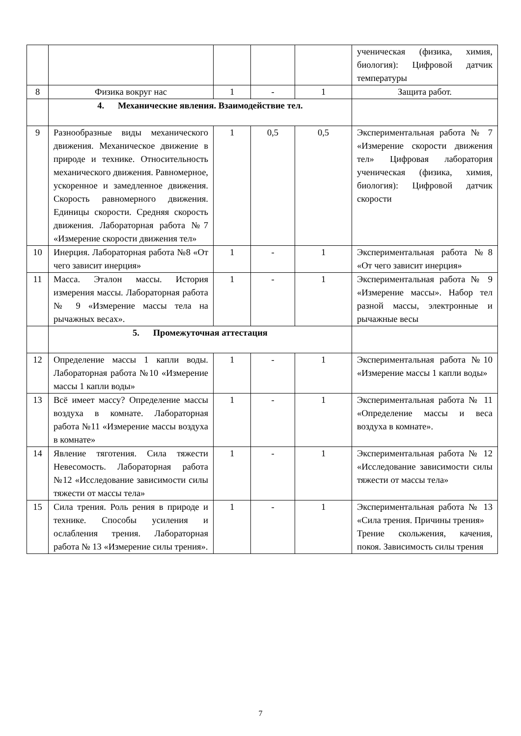| | | | | | ученическая (физика, химия, биология): Цифровой датчик температуры |
| 8 | Физика вокруг нас | 1 | - | 1 | Защита работ. |
| | 4. Механические явления. Взаимодействие тел. | | | | |
| 9 | Разнообразные виды механического движения. Механическое движение в природе и технике. Относительность механического движения. Равномерное, ускоренное и замедленное движения. Скорость равномерного движения. Единицы скорости. Средняя скорость движения. Лабораторная работа №7 «Измерение скорости движения тел» | 1 | 0,5 | 0,5 | Экспериментальная работа № 7 «Измерение скорости движения тел» Цифровая лаборатория ученическая (физика, химия, биология): Цифровой датчик скорости |
| 10 | Инерция. Лабораторная работа №8 «От чего зависит инерция» | 1 | - | 1 | Экспериментальная работа №8 «От чего зависит инерция» |
| 11 | Масса. Эталон массы. История измерения массы. Лабораторная работа № 9 «Измерение массы тела на рычажных весах». | 1 | - | 1 | Экспериментальная работа № 9 «Измерение массы». Набор тел разной массы, электронные и рычажные весы |
| | 5. Промежуточная аттестация | | | | |
| 12 | Определение массы 1 капли воды. Лабораторная работа №10 «Измерение массы 1 капли воды» | 1 | - | 1 | Экспериментальная работа №10 «Измерение массы 1 капли воды» |
| 13 | Всё имеет массу? Определение массы воздуха в комнате. Лабораторная работа №11 «Измерение массы воздуха в комнате» | 1 | - | 1 | Экспериментальная работа № 11 «Определение массы и веса воздуха в комнате». |
| 14 | Явление тяготения. Сила тяжести Невесомость. Лабораторная работа №12 «Исследование зависимости силы тяжести от массы тела» | 1 | - | 1 | Экспериментальная работа № 12 «Исследование зависимости силы тяжести от массы тела» |
| 15 | Сила трения. Роль рения в природе и технике. Способы усиления и ослабления трения. Лабораторная работа № 13 «Измерение силы трения». | 1 | - | 1 | Экспериментальная работа № 13 «Сила трения. Причины трения» Трение скольжения, качения, покоя. Зависимость силы трения |
7